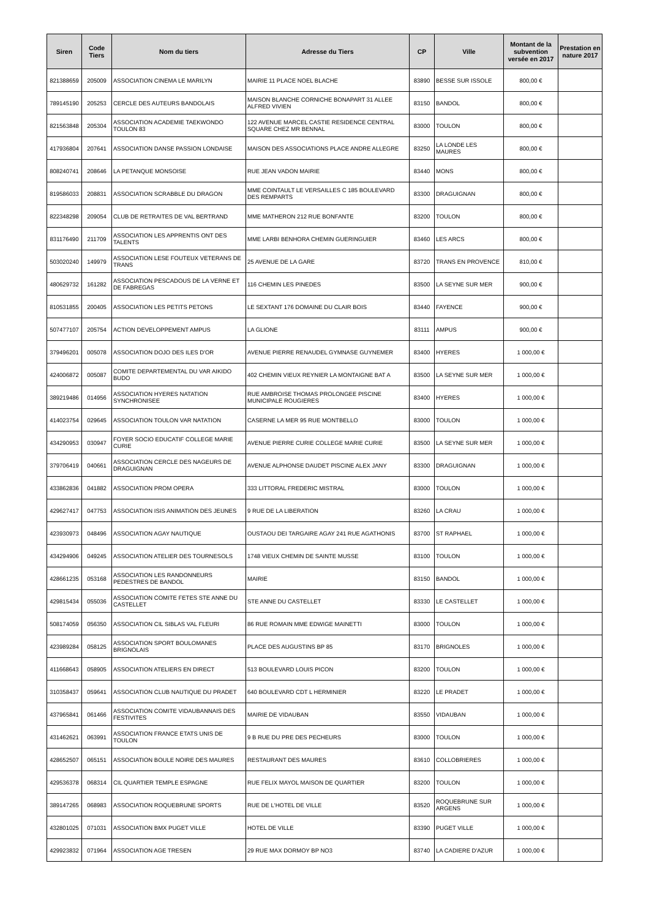| Siren | Code Tiers | Nom du tiers | Adresse du Tiers | CP | Ville | Montant de la subvention versée en 2017 | Prestation en nature 2017 |
| --- | --- | --- | --- | --- | --- | --- | --- |
| 821388659 | 205009 | ASSOCIATION CINEMA LE MARILYN | MAIRIE 11 PLACE NOEL BLACHE | 83890 | BESSE SUR ISSOLE | 800,00 € | |
| 789145190 | 205253 | CERCLE DES AUTEURS BANDOLAIS | MAISON BLANCHE CORNICHE BONAPART 31 ALLEE ALFRED VIVIEN | 83150 | BANDOL | 800,00 € | |
| 821563848 | 205304 | ASSOCIATION ACADEMIE TAEKWONDO TOULON 83 | 122 AVENUE MARCEL CASTIE RESIDENCE CENTRAL SQUARE CHEZ MR BENNAL | 83000 | TOULON | 800,00 € | |
| 417936804 | 207641 | ASSOCIATION DANSE PASSION LONDAISE | MAISON DES ASSOCIATIONS PLACE ANDRE ALLEGRE | 83250 | LA LONDE LES MAURES | 800,00 € | |
| 808240741 | 208646 | LA PETANQUE MONSOISE | RUE JEAN VADON MAIRIE | 83440 | MONS | 800,00 € | |
| 819586033 | 208831 | ASSOCIATION SCRABBLE DU DRAGON | MME COINTAULT LE VERSAILLES C 185 BOULEVARD DES REMPARTS | 83300 | DRAGUIGNAN | 800,00 € | |
| 822348298 | 209054 | CLUB DE RETRAITES DE VAL BERTRAND | MME MATHERON 212 RUE BONFANTE | 83200 | TOULON | 800,00 € | |
| 831176490 | 211709 | ASSOCIATION LES APPRENTIS ONT DES TALENTS | MME LARBI BENHORA CHEMIN GUERINGUIER | 83460 | LES ARCS | 800,00 € | |
| 503020240 | 149979 | ASSOCIATION LESE FOUTEUX VETERANS DE TRANS | 25 AVENUE DE LA GARE | 83720 | TRANS EN PROVENCE | 810,00 € | |
| 480629732 | 161282 | ASSOCIATION PESCADOUS DE LA VERNE ET DE FABREGAS | 116 CHEMIN LES PINEDES | 83500 | LA SEYNE SUR MER | 900,00 € | |
| 810531855 | 200405 | ASSOCIATION LES PETITS PETONS | LE SEXTANT 176 DOMAINE DU CLAIR BOIS | 83440 | FAYENCE | 900,00 € | |
| 507477107 | 205754 | ACTION DEVELOPPEMENT AMPUS | LA GLIONE | 83111 | AMPUS | 900,00 € | |
| 379496201 | 005078 | ASSOCIATION DOJO DES ILES D'OR | AVENUE PIERRE RENAUDEL GYMNASE GUYNEMER | 83400 | HYERES | 1 000,00 € | |
| 424006872 | 005087 | COMITE DEPARTEMENTAL DU VAR AIKIDO BUDO | 402 CHEMIN VIEUX REYNIER LA MONTAIGNE BAT A | 83500 | LA SEYNE SUR MER | 1 000,00 € | |
| 389219486 | 014956 | ASSOCIATION HYERES NATATION SYNCHRONISEE | RUE AMBROISE THOMAS PROLONGEE PISCINE MUNICIPALE ROUGIERES | 83400 | HYERES | 1 000,00 € | |
| 414023754 | 029645 | ASSOCIATION TOULON VAR NATATION | CASERNE LA MER 95 RUE MONTBELLO | 83000 | TOULON | 1 000,00 € | |
| 434290953 | 030947 | FOYER SOCIO EDUCATIF COLLEGE MARIE CURIE | AVENUE PIERRE CURIE COLLEGE MARIE CURIE | 83500 | LA SEYNE SUR MER | 1 000,00 € | |
| 379706419 | 040661 | ASSOCIATION CERCLE DES NAGEURS DE DRAGUIGNAN | AVENUE ALPHONSE DAUDET PISCINE ALEX JANY | 83300 | DRAGUIGNAN | 1 000,00 € | |
| 433862836 | 041882 | ASSOCIATION PROM OPERA | 333 LITTORAL FREDERIC MISTRAL | 83000 | TOULON | 1 000,00 € | |
| 429627417 | 047753 | ASSOCIATION ISIS ANIMATION DES JEUNES | 9 RUE DE LA LIBERATION | 83260 | LA CRAU | 1 000,00 € | |
| 423930973 | 048496 | ASSOCIATION AGAY NAUTIQUE | OUSTAOU DEI TARGAIRE AGAY 241 RUE AGATHONIS | 83700 | ST RAPHAEL | 1 000,00 € | |
| 434294906 | 049245 | ASSOCIATION ATELIER DES TOURNESOLS | 1748 VIEUX CHEMIN DE SAINTE MUSSE | 83100 | TOULON | 1 000,00 € | |
| 428661235 | 053168 | ASSOCIATION LES RANDONNEURS PEDESTRES DE BANDOL | MAIRIE | 83150 | BANDOL | 1 000,00 € | |
| 429815434 | 055036 | ASSOCIATION COMITE FETES STE ANNE DU CASTELLET | STE ANNE DU CASTELLET | 83330 | LE CASTELLET | 1 000,00 € | |
| 508174059 | 056350 | ASSOCIATION CIL SIBLAS VAL FLEURI | 86 RUE ROMAIN MME EDWIGE MAINETTI | 83000 | TOULON | 1 000,00 € | |
| 423989284 | 058125 | ASSOCIATION SPORT BOULOMANES BRIGNOLAIS | PLACE DES AUGUSTINS BP 85 | 83170 | BRIGNOLES | 1 000,00 € | |
| 411668643 | 058905 | ASSOCIATION ATELIERS EN DIRECT | 513 BOULEVARD LOUIS PICON | 83200 | TOULON | 1 000,00 € | |
| 310358437 | 059641 | ASSOCIATION CLUB NAUTIQUE DU PRADET | 640 BOULEVARD CDT L HERMINIER | 83220 | LE PRADET | 1 000,00 € | |
| 437965841 | 061466 | ASSOCIATION COMITE VIDAUBANNAIS DES FESTIVITES | MAIRIE DE VIDAUBAN | 83550 | VIDAUBAN | 1 000,00 € | |
| 431462621 | 063991 | ASSOCIATION FRANCE ETATS UNIS DE TOULON | 9 B RUE DU PRE DES PECHEURS | 83000 | TOULON | 1 000,00 € | |
| 428652507 | 065151 | ASSOCIATION BOULE NOIRE DES MAURES | RESTAURANT DES MAURES | 83610 | COLLOBRIERES | 1 000,00 € | |
| 429536378 | 068314 | CIL QUARTIER TEMPLE ESPAGNE | RUE FELIX MAYOL MAISON DE QUARTIER | 83200 | TOULON | 1 000,00 € | |
| 389147265 | 068983 | ASSOCIATION ROQUEBRUNE SPORTS | RUE DE L'HOTEL DE VILLE | 83520 | ROQUEBRUNE SUR ARGENS | 1 000,00 € | |
| 432801025 | 071031 | ASSOCIATION BMX PUGET VILLE | HOTEL DE VILLE | 83390 | PUGET VILLE | 1 000,00 € | |
| 429923832 | 071964 | ASSOCIATION AGE TRESEN | 29 RUE MAX DORMOY BP NO3 | 83740 | LA CADIERE D'AZUR | 1 000,00 € | |